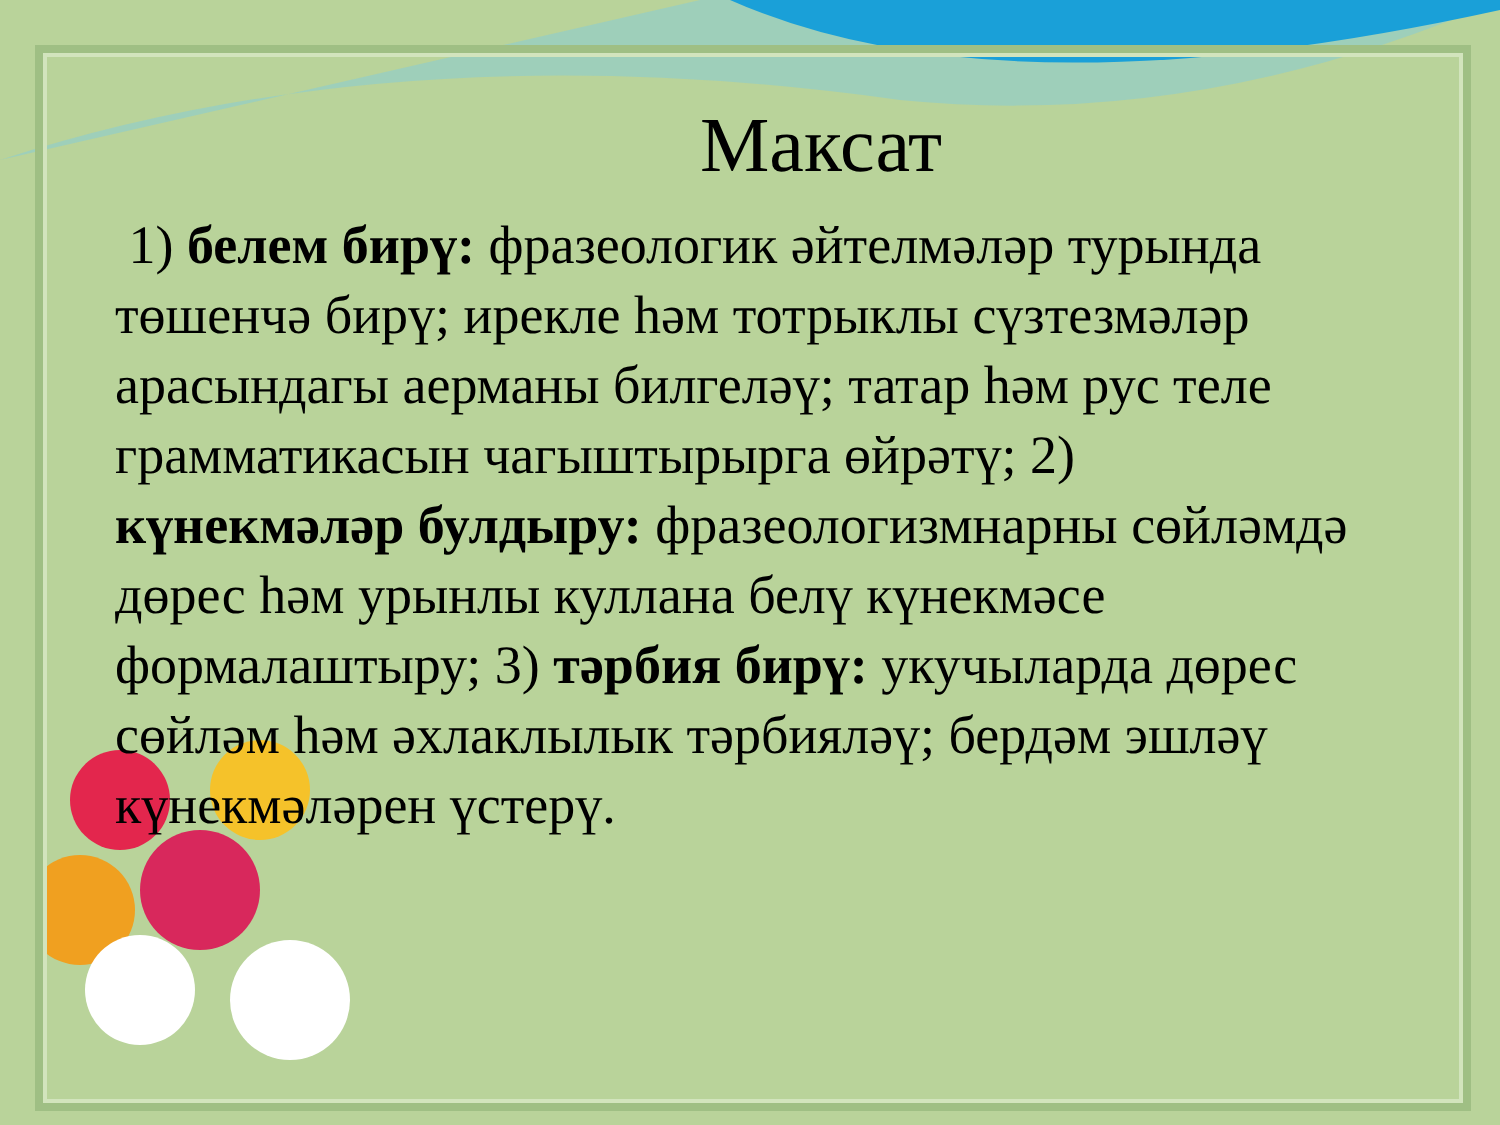Максат
1) белем бирү: фразеологик әйтелмәләр турында төшенчә бирү; ирекле һәм тотрыклы сүзтезмәләр арасындагы аерманы билгеләү; татар һәм рус теле грамматикасын чагыштырырга өйрәтү; 2) күнекмәләр булдыру: фразеологизмнарны сөйләмдә дөрес һәм урынлы куллана белү күнекмәсе формалаштыру; 3) тәрбия бирү: укучыларда дөрес сөйләм һәм әхлаклылык тәрбияләү; бердәм эшләү күнекмәләрен үстерү.